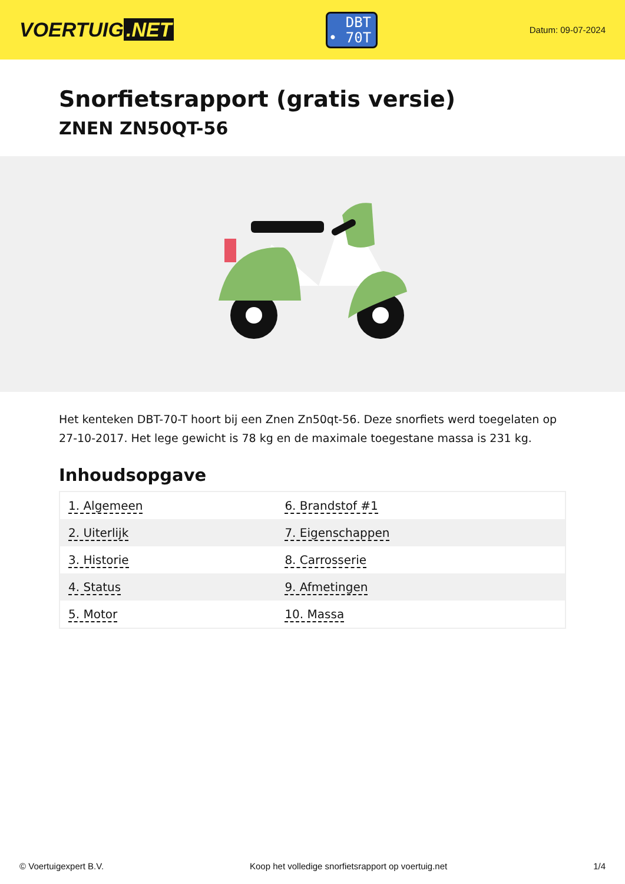VOERTUIG.NET
DBT
• 70T
Datum: 09-07-2024
Snorfietsrapport (gratis versie)
ZNEN ZN50QT-56
Het kenteken DBT-70-T hoort bij een Znen Zn50qt-56. Deze snorfiets werd toegelaten op 27-10-2017. Het lege gewicht is 78 kg en de maximale toegestane massa is 231 kg.
Inhoudsopgave
| 1. Algemeen | 6. Brandstof #1 |
| 2. Uiterlijk | 7. Eigenschappen |
| 3. Historie | 8. Carrosserie |
| 4. Status | 9. Afmetingen |
| 5. Motor | 10. Massa |
© Voertuigexpert B.V. Koop het volledige snorfietsrapport op voertuig.net 1/4